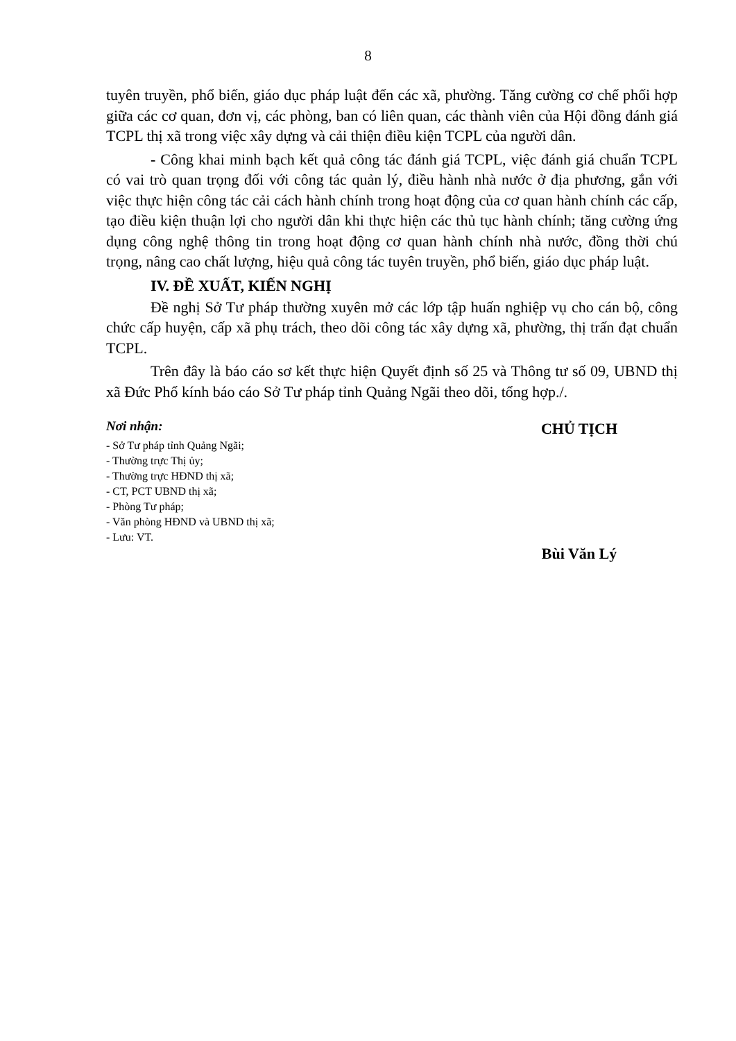8
tuyên truyền, phổ biến, giáo dục pháp luật đến các xã, phường. Tăng cường cơ chế phối hợp giữa các cơ quan, đơn vị, các phòng, ban có liên quan, các thành viên của Hội đồng đánh giá TCPL thị xã trong việc xây dựng và cải thiện điều kiện TCPL của người dân.
- Công khai minh bạch kết quả công tác đánh giá TCPL, việc đánh giá chuẩn TCPL có vai trò quan trọng đối với công tác quản lý, điều hành nhà nước ở địa phương, gắn với việc thực hiện công tác cải cách hành chính trong hoạt động của cơ quan hành chính các cấp, tạo điều kiện thuận lợi cho người dân khi thực hiện các thủ tục hành chính; tăng cường ứng dụng công nghệ thông tin trong hoạt động cơ quan hành chính nhà nước, đồng thời chú trọng, nâng cao chất lượng, hiệu quả công tác tuyên truyền, phổ biến, giáo dục pháp luật.
IV. ĐỀ XUẤT, KIẾN NGHỊ
Đề nghị Sở Tư pháp thường xuyên mở các lớp tập huấn nghiệp vụ cho cán bộ, công chức cấp huyện, cấp xã phụ trách, theo dõi công tác xây dựng xã, phường, thị trấn đạt chuẩn TCPL.
Trên đây là báo cáo sơ kết thực hiện Quyết định số 25 và Thông tư số 09, UBND thị xã Đức Phổ kính báo cáo Sở Tư pháp tỉnh Quảng Ngãi theo dõi, tổng hợp./.
Nơi nhận:
- Sở Tư pháp tỉnh Quảng Ngãi;
- Thường trực Thị ủy;
- Thường trực HĐND thị xã;
- CT, PCT UBND thị xã;
- Phòng Tư pháp;
- Văn phòng HĐND và UBND thị xã;
- Lưu: VT.
CHỦ TỊCH
Bùi Văn Lý